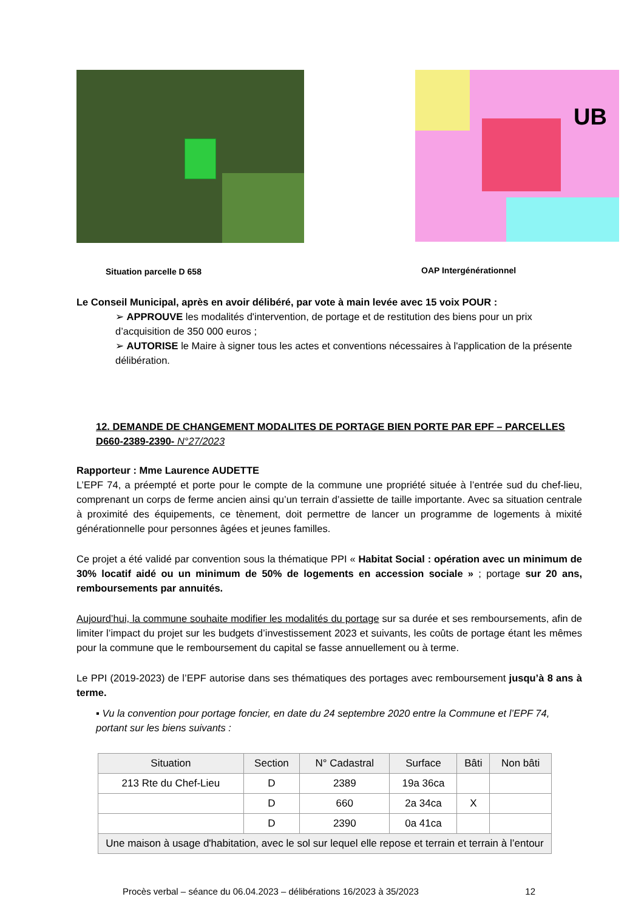Situation parcelle D 658
UB
OAP Intergénérationnel
Le Conseil Municipal, après en avoir délibéré, par vote à main levée avec 15 voix POUR :
➢ APPROUVE les modalités d'intervention, de portage et de restitution des biens pour un prix d’acquisition de 350 000 euros ;
➢ AUTORISE le Maire à signer tous les actes et conventions nécessaires à l'application de la présente délibération.
12. DEMANDE DE CHANGEMENT MODALITES DE PORTAGE BIEN PORTE PAR EPF – PARCELLES D660-2389-2390- N°27/2023
Rapporteur : Mme Laurence AUDETTE
L’EPF 74, a préempté et porte pour le compte de la commune une propriété située à l’entrée sud du chef-lieu, comprenant un corps de ferme ancien ainsi qu’un terrain d’assiette de taille importante. Avec sa situation centrale à proximité des équipements, ce tènement, doit permettre de lancer un programme de logements à mixité générationnelle pour personnes âgées et jeunes familles.
Ce projet a été validé par convention sous la thématique PPI « Habitat Social : opération avec un minimum de 30% locatif aidé ou un minimum de 50% de logements en accession sociale » ; portage sur 20 ans, remboursements par annuités.
Aujourd’hui, la commune souhaite modifier les modalités du portage sur sa durée et ses remboursements, afin de limiter l’impact du projet sur les budgets d’investissement 2023 et suivants, les coûts de portage étant les mêmes pour la commune que le remboursement du capital se fasse annuellement ou à terme.
Le PPI (2019-2023) de l’EPF autorise dans ses thématiques des portages avec remboursement jusqu’à 8 ans à terme.
▪ Vu la convention pour portage foncier, en date du 24 septembre 2020 entre la Commune et l’EPF 74, portant sur les biens suivants :
| Situation | Section | N° Cadastral | Surface | Bâti | Non bâti |
| --- | --- | --- | --- | --- | --- |
| 213 Rte du Chef-Lieu | D | 2389 | 19a 36ca | | |
| | D | 660 | 2a 34ca | X | |
| | D | 2390 | 0a 41ca | | |
| Une maison à usage d'habitation, avec le sol sur lequel elle repose et terrain et terrain à l’entour | | | | | |
Procès verbal – séance du 06.04.2023 – délibérations 16/2023 à 35/2023 12